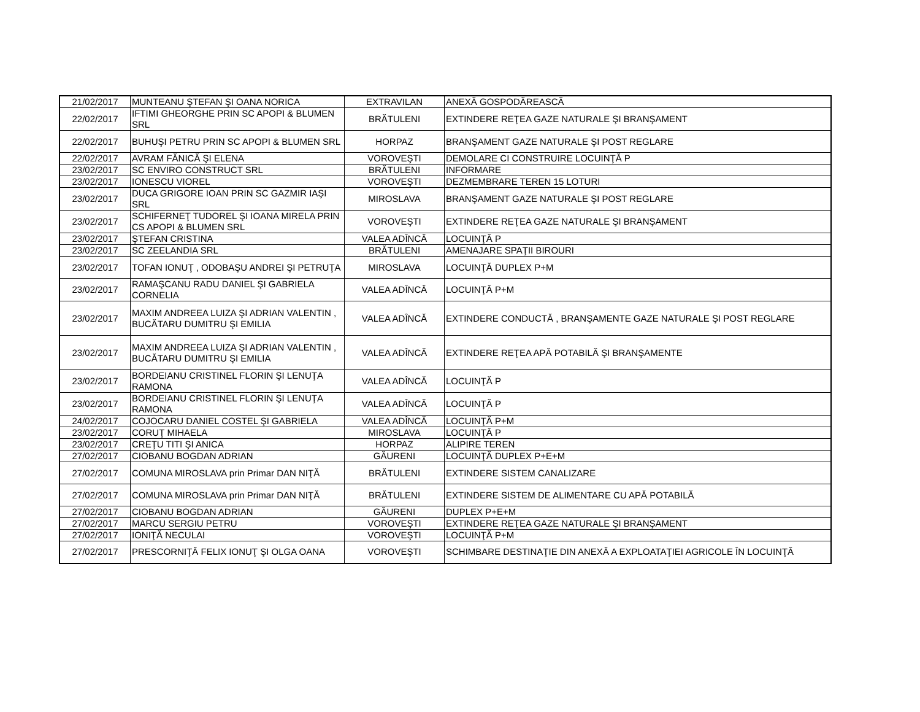| 21/02/2017 | MUNTEANU ŞTEFAN ŞI OANA NORICA | EXTRAVILAN | ANEXĂ GOSPODĂREASCĂ |
| 22/02/2017 | IFTIMI GHEORGHE PRIN SC APOPI & BLUMEN SRL | BRĂTULENI | EXTINDERE REŢEA GAZE NATURALE ŞI BRANŞAMENT |
| 22/02/2017 | BUHUŞI PETRU PRIN SC APOPI & BLUMEN SRL | HORPAZ | BRANŞAMENT GAZE NATURALE ŞI POST REGLARE |
| 22/02/2017 | AVRAM FĂNICĂ ŞI ELENA | VOROVEŞTI | DEMOLARE CI CONSTRUIRE LOCUINŢĂ P |
| 23/02/2017 | SC ENVIRO CONSTRUCT SRL | BRĂTULENI | INFORMARE |
| 23/02/2017 | IONESCU VIOREL | VOROVEŞTI | DEZMEMBRARE TEREN 15 LOTURI |
| 23/02/2017 | DUCA GRIGORE IOAN PRIN SC GAZMIR IAŞI SRL | MIROSLAVA | BRANŞAMENT GAZE NATURALE ŞI POST REGLARE |
| 23/02/2017 | SCHIFERNEŢ TUDOREL ŞI IOANA MIRELA PRIN CS APOPI & BLUMEN SRL | VOROVEŞTI | EXTINDERE REŢEA GAZE NATURALE ŞI BRANŞAMENT |
| 23/02/2017 | ŞTEFAN CRISTINA | VALEA ADÎNCĂ | LOCUINŢĂ P |
| 23/02/2017 | SC ZEELANDIA SRL | BRĂTULENI | AMENAJARE SPAŢII BIROURI |
| 23/02/2017 | TOFAN IONUŢ , ODOBAŞU ANDREI ŞI PETRUŢA | MIROSLAVA | LOCUINŢĂ DUPLEX P+M |
| 23/02/2017 | RAMAŞCANU RADU DANIEL ŞI GABRIELA CORNELIA | VALEA ADÎNCĂ | LOCUINŢĂ P+M |
| 23/02/2017 | MAXIM ANDREEA LUIZA ŞI ADRIAN VALENTIN , BUCĂTARU DUMITRU ŞI EMILIA | VALEA ADÎNCĂ | EXTINDERE CONDUCTĂ , BRANŞAMENTE GAZE NATURALE ŞI POST REGLARE |
| 23/02/2017 | MAXIM ANDREEA LUIZA ŞI ADRIAN VALENTIN , BUCĂTARU DUMITRU ŞI EMILIA | VALEA ADÎNCĂ | EXTINDERE REŢEA APĂ POTABILĂ ŞI BRANŞAMENTE |
| 23/02/2017 | BORDEIANU CRISTINEL FLORIN ŞI LENUŢA RAMONA | VALEA ADÎNCĂ | LOCUINŢĂ P |
| 23/02/2017 | BORDEIANU CRISTINEL FLORIN ŞI LENUŢA RAMONA | VALEA ADÎNCĂ | LOCUINŢĂ P |
| 24/02/2017 | COJOCARU DANIEL COSTEL ŞI GABRIELA | VALEA ADÎNCĂ | LOCUINŢĂ P+M |
| 23/02/2017 | CORUŢ MIHAELA | MIROSLAVA | LOCUINŢĂ P |
| 23/02/2017 | CREŢU TITI ŞI ANICA | HORPAZ | ALIPIRE TEREN |
| 27/02/2017 | CIOBANU BOGDAN ADRIAN | GĂURENI | LOCUINŢĂ DUPLEX P+E+M |
| 27/02/2017 | COMUNA MIROSLAVA prin Primar DAN NIŢĂ | BRĂTULENI | EXTINDERE SISTEM CANALIZARE |
| 27/02/2017 | COMUNA MIROSLAVA prin Primar DAN NIŢĂ | BRĂTULENI | EXTINDERE SISTEM DE ALIMENTARE CU APĂ POTABILĂ |
| 27/02/2017 | CIOBANU BOGDAN ADRIAN | GĂURENI | DUPLEX P+E+M |
| 27/02/2017 | MARCU SERGIU PETRU | VOROVEŞTI | EXTINDERE REŢEA GAZE NATURALE ŞI BRANŞAMENT |
| 27/02/2017 | IONIŢĂ NECULAI | VOROVEŞTI | LOCUINŢĂ P+M |
| 27/02/2017 | PRESCORNIŢĂ FELIX IONUŢ ŞI OLGA OANA | VOROVEŞTI | SCHIMBARE DESTINAŢIE DIN ANEXĂ A EXPLOATAŢIEI AGRICOLE ÎN LOCUINŢĂ |